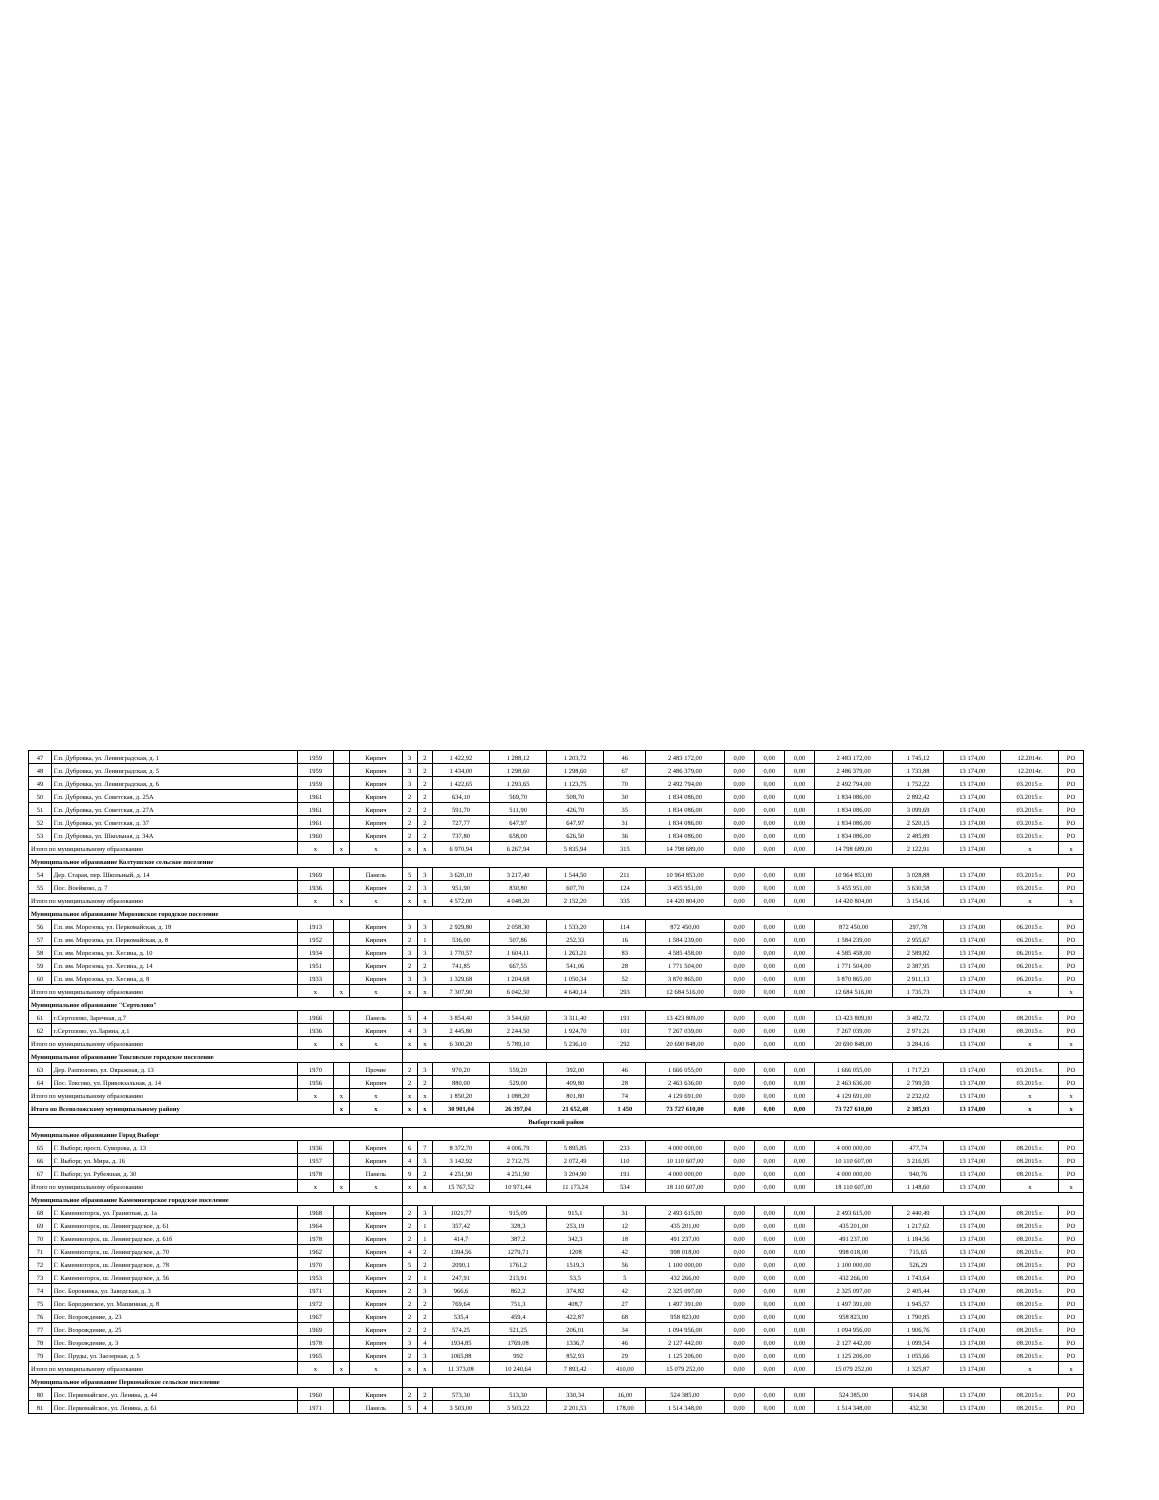| 47 | Г.п. Дубровка, ул. Ленинградская, д. 1 | 1959 | | Кирпич | 3 | 2 | 1 422,92 | 1 288,12 | 1 203,72 | 46 | 2 483 172,00 | 0,00 | 0,00 | 0,00 | 2 483 172,00 | 1 745,12 | 13 174,00 | 12.2014г. | РО |
| 48 | Г.п. Дубровка, ул. Ленинградская, д. 5 | 1959 | | Кирпич | 3 | 2 | 1 434,00 | 1 298,60 | 1 298,60 | 67 | 2 486 379,00 | 0,00 | 0,00 | 0,00 | 2 486 379,00 | 1 733,88 | 13 174,00 | 12.2014г. | РО |
| 49 | Г.п. Дубровка, ул. Ленинградская, д. 6 | 1959 | | Кирпич | 3 | 2 | 1 422,65 | 1 293,65 | 1 123,75 | 70 | 2 492 794,00 | 0,00 | 0,00 | 0,00 | 2 492 794,00 | 1 752,22 | 13 174,00 | 03.2015 г. | РО |
| 50 | Г.п. Дубровка, ул. Советская, д. 25А | 1961 | | Кирпич | 2 | 2 | 634,10 | 569,70 | 508,70 | 30 | 1 834 086,00 | 0,00 | 0,00 | 0,00 | 1 834 086,00 | 2 892,42 | 13 174,00 | 03.2015 г. | РО |
| 51 | Г.п. Дубровка, ул. Советская, д. 27А | 1961 | | Кирпич | 2 | 2 | 591,70 | 511,90 | 426,70 | 35 | 1 834 086,00 | 0,00 | 0,00 | 0,00 | 1 834 086,00 | 3 099,69 | 13 174,00 | 03.2015 г. | РО |
| 52 | Г.п. Дубровка, ул. Советская, д. 37 | 1961 | | Кирпич | 2 | 2 | 727,77 | 647,97 | 647,97 | 31 | 1 834 086,00 | 0,00 | 0,00 | 0,00 | 1 834 086,00 | 2 520,15 | 13 174,00 | 03.2015 г. | РО |
| 53 | Г.п. Дубровка, ул. Школьная, д. 34А | 1960 | | Кирпич | 2 | 2 | 737,80 | 658,00 | 626,50 | 36 | 1 834 086,00 | 0,00 | 0,00 | 0,00 | 1 834 086,00 | 2 485,89 | 13 174,00 | 03.2015 г. | РО |
| Итого по муниципальному образованию | | x | x | x | x | x | 6 970,94 | 6 267,94 | 5 835,94 | 315 | 14 798 689,00 | 0,00 | 0,00 | 0,00 | 14 798 689,00 | 2 122,91 | 13 174,00 | x | x |
| Муниципальное образование Колтушское сельское поселение | | | | | | | | | | | | | | | | | | | |
| 54 | Дер. Старая, пер. Школьный, д. 14 | 1969 | | Панель | 5 | 3 | 3 620,10 | 3 217,40 | 1 544,50 | 211 | 10 964 853,00 | 0,00 | 0,00 | 0,00 | 10 964 853,00 | 3 028,88 | 13 174,00 | 03.2015 г. | РО |
| 55 | Пос. Воейково, д. 7 | 1936 | | Кирпич | 2 | 3 | 951,90 | 830,80 | 607,70 | 124 | 3 455 951,00 | 0,00 | 0,00 | 0,00 | 3 455 951,00 | 3 630,58 | 13 174,00 | 03.2015 г. | РО |
| Итого по муниципальному образованию | | x | x | x | x | x | 4 572,00 | 4 048,20 | 2 152,20 | 335 | 14 420 804,00 | 0,00 | 0,00 | 0,00 | 14 420 804,00 | 3 154,16 | 13 174,00 | x | x |
| Муниципальное образование Морозовское городское поселение | | | | | | | | | | | | | | | | | | | |
| 56 | Г.п. им. Морозова, ул. Первомайская, д. 18 | 1913 | | Кирпич | 3 | 3 | 2 929,80 | 2 058,30 | 1 533,20 | 114 | 872 450,00 | 0,00 | 0,00 | 0,00 | 872 450,00 | 297,78 | 13 174,00 | 06.2015 г. | РО |
| 57 | Г.п. им. Морозова, ул. Первомайская, д. 8 | 1952 | | Кирпич | 2 | 1 | 536,00 | 507,86 | 252,33 | 16 | 1 584 239,00 | 0,00 | 0,00 | 0,00 | 1 584 239,00 | 2 955,67 | 13 174,00 | 06.2015 г. | РО |
| 58 | Г.п. им. Морозова, ул. Хесина, д. 10 | 1934 | | Кирпич | 3 | 3 | 1 770,57 | 1 604,11 | 1 263,21 | 83 | 4 585 458,00 | 0,00 | 0,00 | 0,00 | 4 585 458,00 | 2 589,82 | 13 174,00 | 06.2015 г. | РО |
| 59 | Г.п. им. Морозова, ул. Хесина, д. 14 | 1951 | | Кирпич | 2 | 2 | 741,85 | 667,55 | 541,06 | 28 | 1 771 504,00 | 0,00 | 0,00 | 0,00 | 1 771 504,00 | 2 387,95 | 13 174,00 | 06.2015 г. | РО |
| 60 | Г.п. им. Морозова, ул. Хесина, д. 8 | 1933 | | Кирпич | 3 | 3 | 1 329,68 | 1 204,68 | 1 050,34 | 52 | 3 870 865,00 | 0,00 | 0,00 | 0,00 | 3 870 865,00 | 2 911,13 | 13 174,00 | 06.2015 г. | РО |
| Итого по муниципальному образованию | | x | x | x | x | x | 7 307,90 | 6 042,50 | 4 640,14 | 293 | 12 684 516,00 | 0,00 | 0,00 | 0,00 | 12 684 516,00 | 1 735,73 | 13 174,00 | x | x |
| Муниципальное образование "Сертолово" | | | | | | | | | | | | | | | | | | | |
| 61 | г.Сертолово, Заречная, д.7 | 1966 | | Панель | 5 | 4 | 3 854,40 | 3 544,60 | 3 311,40 | 191 | 13 423 809,00 | 0,00 | 0,00 | 0,00 | 13 423 809,00 | 3 482,72 | 13 174,00 | 08.2015 г. | РО |
| 62 | г.Сертолово, ул.Ларина, д.1 | 1936 | | Кирпич | 4 | 3 | 2 445,80 | 2 244,50 | 1 924,70 | 101 | 7 267 039,00 | 0,00 | 0,00 | 0,00 | 7 267 039,00 | 2 971,21 | 13 174,00 | 08.2015 г. | РО |
| Итого по муниципальному образованию | | x | x | x | x | x | 6 300,20 | 5 789,10 | 5 236,10 | 292 | 20 690 848,00 | 0,00 | 0,00 | 0,00 | 20 690 848,00 | 3 284,16 | 13 174,00 | x | x |
| Муниципальное образование Токсовское городское поселение | | | | | | | | | | | | | | | | | | | |
| 63 | Дер. Рапполово, ул. Овражная, д. 13 | 1970 | | Прочие | 2 | 3 | 970,20 | 559,20 | 392,00 | 46 | 1 666 055,00 | 0,00 | 0,00 | 0,00 | 1 666 055,00 | 1 717,23 | 13 174,00 | 03.2015 г. | РО |
| 64 | Пос. Токсово, ул. Привокзальная, д. 14 | 1956 | | Кирпич | 2 | 2 | 880,00 | 529,00 | 409,80 | 28 | 2 463 636,00 | 0,00 | 0,00 | 0,00 | 2 463 636,00 | 2 799,59 | 13 174,00 | 03.2015 г. | РО |
| Итого по муниципальному образованию | | x | x | x | x | x | 1 850,20 | 1 088,20 | 801,80 | 74 | 4 129 691,00 | 0,00 | 0,00 | 0,00 | 4 129 691,00 | 2 232,02 | 13 174,00 | x | x |
| Итого по Всеволожскому муниципальному району | | | x | x | x | x | 30 901,04 | 26 397,04 | 21 652,48 | 1 450 | 73 727 610,00 | 0,00 | 0,00 | 0,00 | 73 727 610,00 | 2 385,93 | 13 174,00 | x | x |
| Выборгский район | | | | | | | | | | | | | | | | | | | |
| Муниципальное образование Город Выборг | | | | | | | | | | | | | | | | | | | |
| 65 | Г. Выборг, просп. Суворова, д. 13 | 1936 | | Кирпич | 6 | 7 | 8 372,70 | 4 006,79 | 5 895,85 | 233 | 4 000 000,00 | 0,00 | 0,00 | 0,00 | 4 000 000,00 | 477,74 | 13 174,00 | 08.2015 г. | РО |
| 66 | Г. Выборг, ул. Мира, д. 16 | 1957 | | Кирпич | 4 | 5 | 3 142,92 | 2 712,75 | 2 072,49 | 110 | 10 110 607,00 | 0,00 | 0,00 | 0,00 | 10 110 607,00 | 3 216,95 | 13 174,00 | 08.2015 г. | РО |
| 67 | Г. Выборг, ул. Рубежная, д. 30 | 1978 | | Панель | 9 | 2 | 4 251,90 | 4 251,90 | 3 204,90 | 191 | 4 000 000,00 | 0,00 | 0,00 | 0,00 | 4 000 000,00 | 940,76 | 13 174,00 | 08.2015 г. | РО |
| Итого по муниципальному образованию | | x | x | x | x | x | 15 767,52 | 10 971,44 | 11 173,24 | 534 | 18 110 607,00 | 0,00 | 0,00 | 0,00 | 18 110 607,00 | 1 148,60 | 13 174,00 | x | x |
| Муниципальное образование Каменногорское городское поселение | | | | | | | | | | | | | | | | | | | |
| 68 | Г. Каменногорск, ул. Гранитная, д. 1а | 1968 | | Кирпич | 2 | 3 | 1021,77 | 915,09 | 915,1 | 31 | 2 493 615,00 | 0,00 | 0,00 | 0,00 | 2 493 615,00 | 2 440,49 | 13 174,00 | 08.2015 г. | РО |
| 69 | Г. Каменногорск, ш. Ленинградское, д. 61 | 1964 | | Кирпич | 2 | 1 | 357,42 | 328,3 | 253,19 | 12 | 435 201,00 | 0,00 | 0,00 | 0,00 | 435 201,00 | 1 217,62 | 13 174,00 | 08.2015 г. | РО |
| 70 | Г. Каменногорск, ш. Ленинградское, д. 61б | 1978 | | Кирпич | 2 | 1 | 414,7 | 387,2 | 342,3 | 18 | 491 237,00 | 0,00 | 0,00 | 0,00 | 491 237,00 | 1 184,56 | 13 174,00 | 08.2015 г. | РО |
| 71 | Г. Каменногорск, ш. Ленинградское, д. 70 | 1962 | | Кирпич | 4 | 2 | 1394,56 | 1279,71 | 1208 | 42 | 998 018,00 | 0,00 | 0,00 | 0,00 | 998 018,00 | 715,65 | 13 174,00 | 08.2015 г. | РО |
| 72 | Г. Каменногорск, ш. Ленинградское, д. 78 | 1970 | | Кирпич | 5 | 2 | 2090,1 | 1761,2 | 1519,3 | 56 | 1 100 000,00 | 0,00 | 0,00 | 0,00 | 1 100 000,00 | 526,29 | 13 174,00 | 08.2015 г. | РО |
| 73 | Г. Каменногорск, ш. Ленинградское, д. 56 | 1953 | | Кирпич | 2 | 1 | 247,91 | 213,91 | 53,5 | 5 | 432 266,00 | 0,00 | 0,00 | 0,00 | 432 266,00 | 1 743,64 | 13 174,00 | 08.2015 г. | РО |
| 74 | Пос. Боровинка, ул. Заводская, д. 3 | 1971 | | Кирпич | 2 | 3 | 966,6 | 862,2 | 374,82 | 42 | 2 325 097,00 | 0,00 | 0,00 | 0,00 | 2 325 097,00 | 2 405,44 | 13 174,00 | 08.2015 г. | РО |
| 75 | Пос. Бородинское, ул. Машинная, д. 8 | 1972 | | Кирпич | 2 | 2 | 769,64 | 751,3 | 408,7 | 27 | 1 497 391,00 | 0,00 | 0,00 | 0,00 | 1 497 391,00 | 1 945,57 | 13 174,00 | 08.2015 г. | РО |
| 76 | Пос. Возрождение, д. 23 | 1967 | | Кирпич | 2 | 2 | 535,4 | 459,4 | 422,87 | 68 | 958 823,00 | 0,00 | 0,00 | 0,00 | 958 823,00 | 1 790,85 | 13 174,00 | 08.2015 г. | РО |
| 77 | Пос. Возрождение, д. 25 | 1969 | | Кирпич | 2 | 2 | 574,25 | 521,25 | 206,01 | 34 | 1 094 956,00 | 0,00 | 0,00 | 0,00 | 1 094 956,00 | 1 906,76 | 13 174,00 | 08.2015 г. | РО |
| 78 | Пос. Возрождение, д. 3 | 1978 | | Кирпич | 3 | 4 | 1934,85 | 1769,08 | 1336,7 | 46 | 2 127 442,00 | 0,00 | 0,00 | 0,00 | 2 127 442,00 | 1 099,54 | 13 174,00 | 08.2015 г. | РО |
| 79 | Пос. Пруды, ул. Заозерная, д. 5 | 1965 | | Кирпич | 2 | 3 | 1065,88 | 992 | 852,93 | 29 | 1 125 206,00 | 0,00 | 0,00 | 0,00 | 1 125 206,00 | 1 055,66 | 13 174,00 | 08.2015 г. | РО |
| Итого по муниципальному образованию | | x | x | x | x | x | 11 373,08 | 10 240,64 | 7 893,42 | 410,00 | 15 079 252,00 | 0,00 | 0,00 | 0,00 | 15 079 252,00 | 1 325,87 | 13 174,00 | x | x |
| Муниципальное образование Первомайское сельское поселение | | | | | | | | | | | | | | | | | | | |
| 80 | Пос. Первомайское, ул. Ленина, д. 44 | 1960 | | Кирпич | 2 | 2 | 573,30 | 513,30 | 330,34 | 16,00 | 524 385,00 | 0,00 | 0,00 | 0,00 | 524 385,00 | 914,68 | 13 174,00 | 08.2015 г. | РО |
| 81 | Пос. Первомайское, ул. Ленина, д. 61 | 1971 | | Панель | 5 | 4 | 3 503,00 | 3 503,22 | 2 201,53 | 178,00 | 1 514 348,00 | 0,00 | 0,00 | 0,00 | 1 514 348,00 | 432,30 | 13 174,00 | 08.2015 г. | РО |